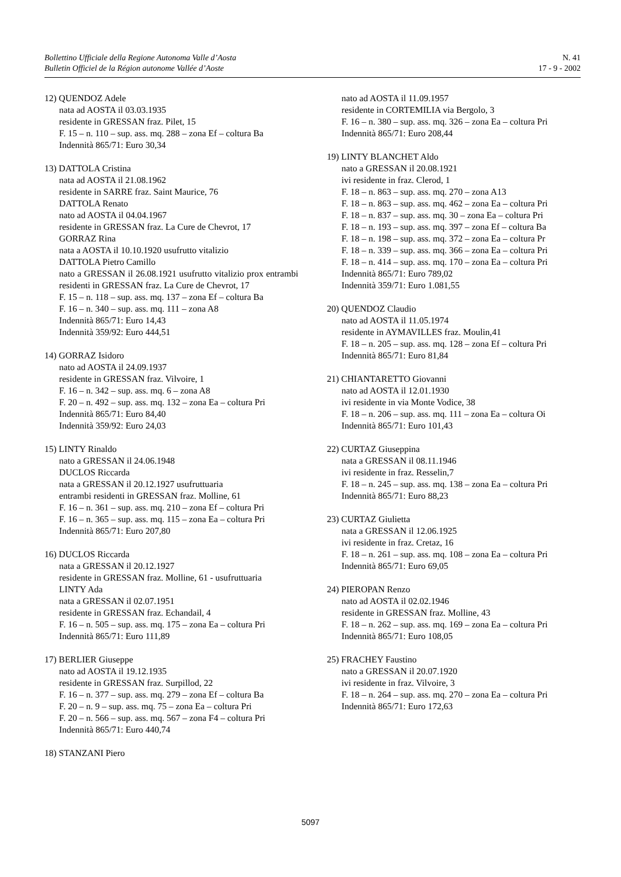Bollettino Ufficiale della Regione Autonoma Valle d’Aosta
Bulletin Officiel de la Région autonome Vallée d’Aoste
N. 41
17 - 9 - 2002
12) QUENDOZ Adele
nata ad AOSTA il 03.03.1935
residente in GRESSAN fraz. Pilet, 15
F. 15 – n. 110 – sup. ass. mq. 288 – zona Ef – coltura Ba
Indennità 865/71: Euro 30,34
13) DATTOLA Cristina
nata ad AOSTA il 21.08.1962
residente in SARRE fraz. Saint Maurice, 76
DATTOLA Renato
nato ad AOSTA il 04.04.1967
residente in GRESSAN fraz. La Cure de Chevrot, 17
GORRAZ Rina
nata a AOSTA il 10.10.1920 usufrutto vitalizio
DATTOLA Pietro Camillo
nato a GRESSAN il 26.08.1921 usufrutto vitalizio prox entrambi residenti in GRESSAN fraz. La Cure de Chevrot, 17
F. 15 – n. 118 – sup. ass. mq. 137 – zona Ef – coltura Ba
F. 16 – n. 340 – sup. ass. mq. 111 – zona A8
Indennità 865/71: Euro 14,43
Indennità 359/92: Euro 444,51
14) GORRAZ Isidoro
nato ad AOSTA il 24.09.1937
residente in GRESSAN fraz. Vilvoire, 1
F. 16 – n. 342 – sup. ass. mq. 6 – zona A8
F. 20 – n. 492 – sup. ass. mq. 132 – zona Ea – coltura Pri
Indennità 865/71: Euro 84,40
Indennità 359/92: Euro 24,03
15) LINTY Rinaldo
nato a GRESSAN il 24.06.1948
DUCLOS Riccarda
nata a GRESSAN il 20.12.1927 usufruttuaria
entrambi residenti in GRESSAN fraz. Molline, 61
F. 16 – n. 361 – sup. ass. mq. 210 – zona Ef – coltura Pri
F. 16 – n. 365 – sup. ass. mq. 115 – zona Ea – coltura Pri
Indennità 865/71: Euro 207,80
16) DUCLOS Riccarda
nata a GRESSAN il 20.12.1927
residente in GRESSAN fraz. Molline, 61 - usufruttuaria
LINTY Ada
nata a GRESSAN il 02.07.1951
residente in GRESSAN fraz. Echandail, 4
F. 16 – n. 505 – sup. ass. mq. 175 – zona Ea – coltura Pri
Indennità 865/71: Euro 111,89
17) BERLIER Giuseppe
nato ad AOSTA il 19.12.1935
residente in GRESSAN fraz. Surpillod, 22
F. 16 – n. 377 – sup. ass. mq. 279 – zona Ef – coltura Ba
F. 20 – n. 9 – sup. ass. mq. 75 – zona Ea – coltura Pri
F. 20 – n. 566 – sup. ass. mq. 567 – zona F4 – coltura Pri
Indennità 865/71: Euro 440,74
18) STANZANI Piero
nato ad AOSTA il 11.09.1957
residente in CORTEMILIA via Bergolo, 3
F. 16 – n. 380 – sup. ass. mq. 326 – zona Ea – coltura Pri
Indennità 865/71: Euro 208,44
19) LINTY BLANCHET Aldo
nato a GRESSAN il 20.08.1921
ivi residente in fraz. Clerod, 1
F. 18 – n. 863 – sup. ass. mq. 270 – zona A13
F. 18 – n. 863 – sup. ass. mq. 462 – zona Ea – coltura Pri
F. 18 – n. 837 – sup. ass. mq. 30 – zona Ea – coltura Pri
F. 18 – n. 193 – sup. ass. mq. 397 – zona Ef – coltura Ba
F. 18 – n. 198 – sup. ass. mq. 372 – zona Ea – coltura Pr
F. 18 – n. 339 – sup. ass. mq. 366 – zona Ea – coltura Pri
F. 18 – n. 414 – sup. ass. mq. 170 – zona Ea – coltura Pri
Indennità 865/71: Euro 789,02
Indennità 359/71: Euro 1.081,55
20) QUENDOZ Claudio
nato ad AOSTA il 11.05.1974
residente in AYMAVILLES fraz. Moulin,41
F. 18 – n. 205 – sup. ass. mq. 128 – zona Ef – coltura Pri
Indennità 865/71: Euro 81,84
21) CHIANTARETTO Giovanni
nato ad AOSTA il 12.01.1930
ivi residente in via Monte Vodice, 38
F. 18 – n. 206 – sup. ass. mq. 111 – zona Ea – coltura Oi
Indennità 865/71: Euro 101,43
22) CURTAZ Giuseppina
nata a GRESSAN il 08.11.1946
ivi residente in fraz. Resselin,7
F. 18 – n. 245 – sup. ass. mq. 138 – zona Ea – coltura Pri
Indennità 865/71: Euro 88,23
23) CURTAZ Giulietta
nata a GRESSAN il 12.06.1925
ivi residente in fraz. Cretaz, 16
F. 18 – n. 261 – sup. ass. mq. 108 – zona Ea – coltura Pri
Indennità 865/71: Euro 69,05
24) PIEROPAN Renzo
nato ad AOSTA il 02.02.1946
residente in GRESSAN fraz. Molline, 43
F. 18 – n. 262 – sup. ass. mq. 169 – zona Ea – coltura Pri
Indennità 865/71: Euro 108,05
25) FRACHEY Faustino
nato a GRESSAN il 20.07.1920
ivi residente in fraz. Vilvoire, 3
F. 18 – n. 264 – sup. ass. mq. 270 – zona Ea – coltura Pri
Indennità 865/71: Euro 172,63
5097